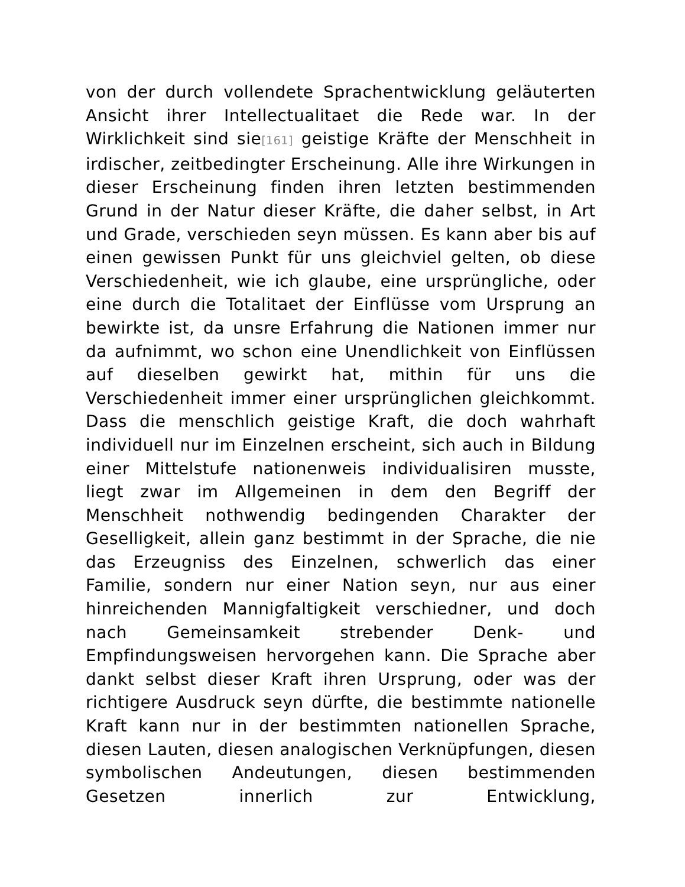von der durch vollendete Sprachentwicklung geläuterten Ansicht ihrer Intellectualitaet die Rede war. In der Wirklichkeit sind sie[161] geistige Kräfte der Menschheit in irdischer, zeitbedingter Erscheinung. Alle ihre Wirkungen in dieser Erscheinung finden ihren letzten bestimmenden Grund in der Natur dieser Kräfte, die daher selbst, in Art und Grade, verschieden seyn müssen. Es kann aber bis auf einen gewissen Punkt für uns gleichviel gelten, ob diese Verschiedenheit, wie ich glaube, eine ursprüngliche, oder eine durch die Totalitaet der Einflüsse vom Ursprung an bewirkte ist, da unsre Erfahrung die Nationen immer nur da aufnimmt, wo schon eine Unendlichkeit von Einflüssen auf dieselben gewirkt hat, mithin für uns die Verschiedenheit immer einer ursprünglichen gleichkommt. Dass die menschlich geistige Kraft, die doch wahrhaft individuell nur im Einzelnen erscheint, sich auch in Bildung einer Mittelstufe nationenweis individualisiren musste, liegt zwar im Allgemeinen in dem den Begriff der Menschheit nothwendig bedingenden Charakter der Geselligkeit, allein ganz bestimmt in der Sprache, die nie das Erzeugniss des Einzelnen, schwerlich das einer Familie, sondern nur einer Nation seyn, nur aus einer hinreichenden Mannigfaltigkeit verschiedner, und doch nach Gemeinsamkeit strebender Denk- und Empfindungsweisen hervorgehen kann. Die Sprache aber dankt selbst dieser Kraft ihren Ursprung, oder was der richtigere Ausdruck seyn dürfte, die bestimmte nationelle Kraft kann nur in der bestimmten nationellen Sprache, diesen Lauten, diesen analogischen Verknüpfungen, diesen symbolischen Andeutungen, diesen bestimmenden Gesetzen innerlich zur Entwicklung,